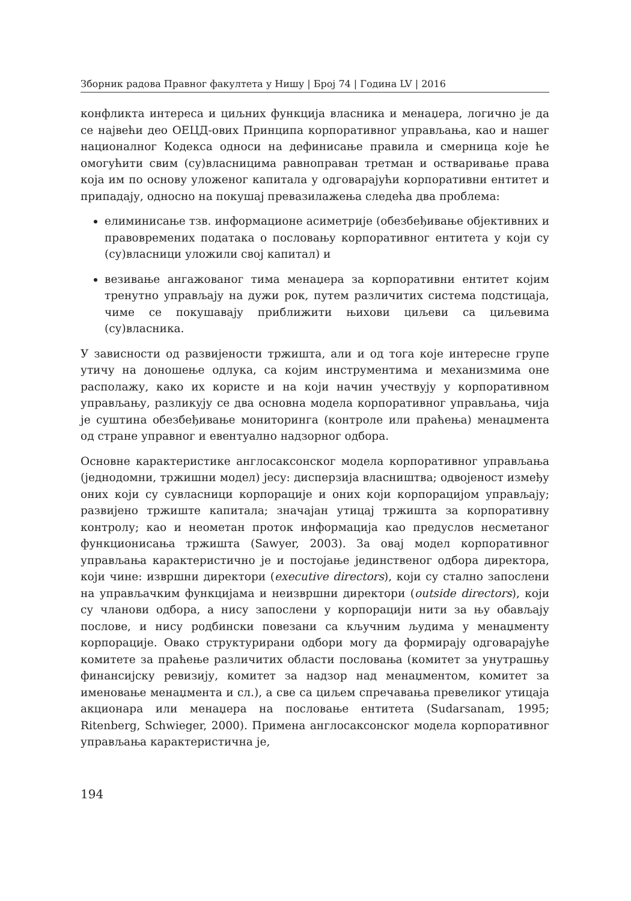Зборник радова Правног факултета у Нишу | Број 74 | Година LV | 2016
конфликта интереса и циљних функција власника и менаџера, логично је да се највећи део ОЕЦД-ових Принципа корпоративног управљања, као и нашег националног Кодекса односи на дефинисање правила и смерница које ће омогућити свим (су)власницима равноправан третман и остваривање права која им по основу уложеног капитала у одговарајући корпоративни ентитет и припадају, односно на покушај превазилажења следећа два проблема:
елиминисање тзв. информационе асиметрије (обезбеђивање објективних и правовремених података о пословању корпоративног ентитета у који су (су)власници уложили свој капитал) и
везивање ангажованог тима менаџера за корпоративни ентитет којим тренутно управљају на дужи рок, путем различитих система подстицаја, чиме се покушавају приближити њихови циљеви са циљевима (су)власника.
У зависности од развијености тржишта, али и од тога које интересне групе утичу на доношење одлука, са којим инструментима и механизмима оне располажу, како их користе и на који начин учествују у корпоративном управљању, разликују се два основна модела корпоративног управљања, чија је суштина обезбеђивање мониторинга (контроле или праћења) менаџмента од стране управног и евентуално надзорног одбора.
Основне карактеристике англосаксонског модела корпоративног управљања (једнодомни, тржишни модел) јесу: дисперзија власништва; одвојеност између оних који су сувласници корпорације и оних који корпорацијом управљају; развијено тржиште капитала; значајан утицај тржишта за корпоративну контролу; као и неометан проток информација као предуслов несметаног функционисања тржишта (Sawyer, 2003). За овај модел корпоративног управљања карактеристично је и постојање јединственог одбора директора, који чине: извршни директори (executive directors), који су стално запослени на управљачким функцијама и неизвршни директори (outside directors), који су чланови одбора, а нису запослени у корпорацији нити за њу обављају послове, и нису родбински повезани са кључним људима у менаџменту корпорације. Овако структурирани одбори могу да формирају одговарајуће комитете за праћење различитих области пословања (комитет за унутрашњу финансијску ревизију, комитет за надзор над менаџментом, комитет за именовање менаџмента и сл.), а све са циљем спречавања превеликог утицаја акционара или менаџера на пословање ентитета (Sudarsanam, 1995; Ritenberg, Schwieger, 2000). Примена англосаксонског модела корпоративног управљања карактеристична је,
194